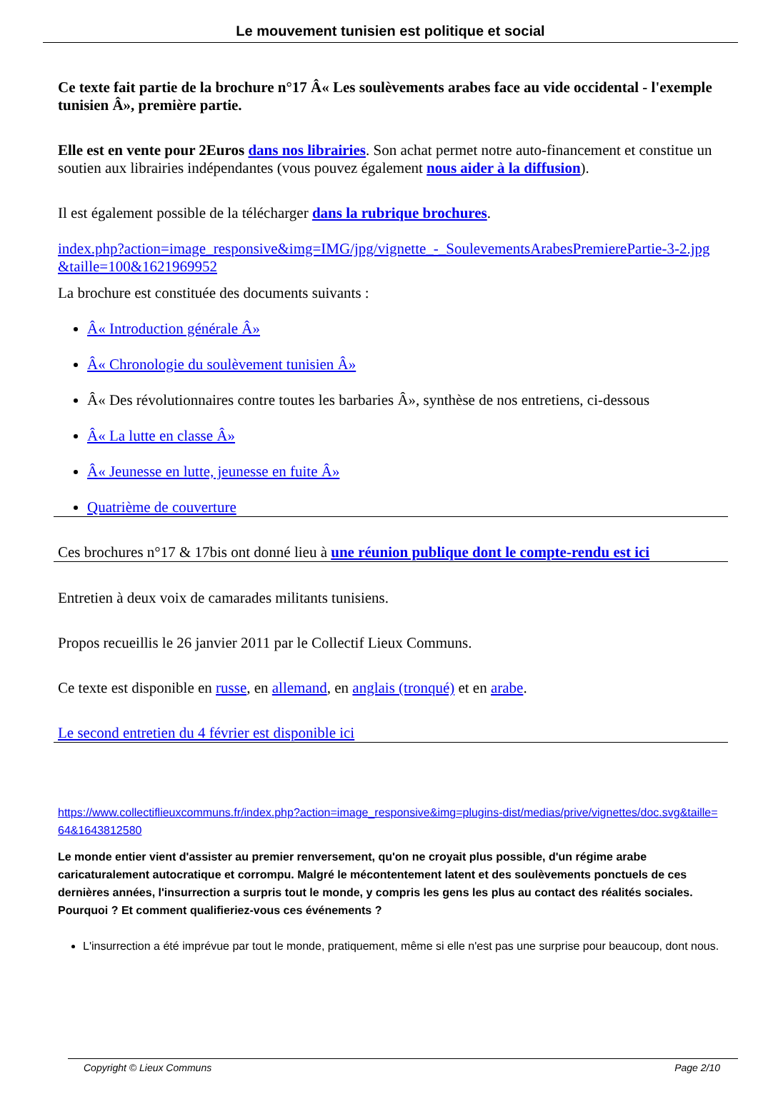Le mouvement tunisien est politique et social
Ce texte fait partie de la brochure n°17 Â« Les soulèvements arabes face au vide occidental - l'exemple tunisien Â», première partie.
Elle est en vente pour 2Euros dans nos librairies. Son achat permet notre auto-financement et constitue un soutien aux librairies indépendantes (vous pouvez également nous aider à la diffusion).
Il est également possible de la télécharger dans la rubrique brochures.
index.php?action=image_responsive&img=IMG/jpg/vignette_-_SoulevementsArabesPremierePartie-3-2.jpg&taille=100&1621969952
La brochure est constituée des documents suivants :
Â« Introduction générale Â»
Â« Chronologie du soulèvement tunisien Â»
Â« Des révolutionnaires contre toutes les barbaries Â», synthèse de nos entretiens, ci-dessous
Â« La lutte en classe Â»
Â« Jeunesse en lutte, jeunesse en fuite Â»
Quatrième de couverture
Ces brochures n°17 & 17bis ont donné lieu à une réunion publique dont le compte-rendu est ici
Entretien à deux voix de camarades militants tunisiens.
Propos recueillis le 26 janvier 2011 par le Collectif Lieux Communs.
Ce texte est disponible en russe, en allemand, en anglais (tronqué) et en arabe.
Le second entretien du 4 février est disponible ici
https://www.collectiflieuxcommuns.fr/index.php?action=image_responsive&img=plugins-dist/medias/prive/vignettes/doc.svg&taille=64&1643812580
Le monde entier vient d'assister au premier renversement, qu'on ne croyait plus possible, d'un régime arabe caricaturalement autocratique et corrompu. Malgré le mécontentement latent et des soulèvements ponctuels de ces dernières années, l'insurrection a surpris tout le monde, y compris les gens les plus au contact des réalités sociales. Pourquoi ? Et comment qualifieriez-vous ces événements ?
L'insurrection a été imprévue par tout le monde, pratiquement, même si elle n'est pas une surprise pour beaucoup, dont nous.
Copyright © Lieux Communs Page 2/10